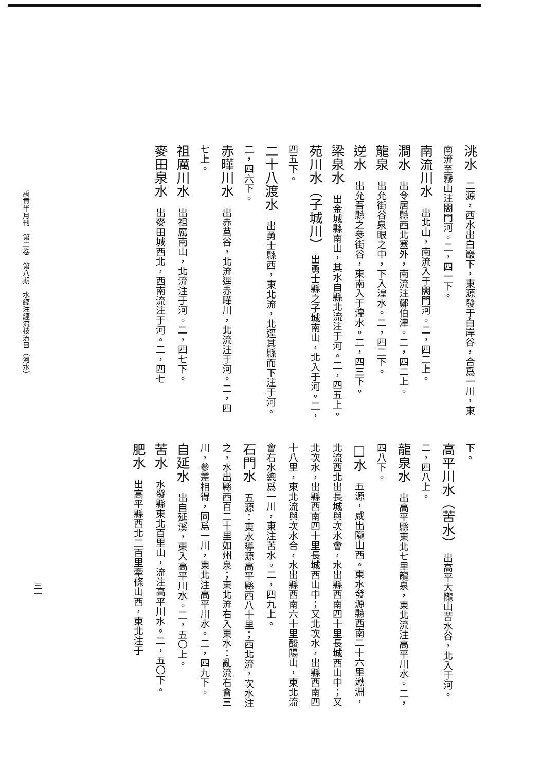洮水　二源，西水出白巖下，東源發于白岸谷，合爲一川，東南流至霧山注閤門河。二，四一下。
南流川水　出北山，南流入于閤門河。二，四二上。
澗水　出令居縣西北塞外，南流注鄭伯津。二，四二上。
龍泉　出允街谷泉眼之中，下入湟水。二，四二下。
逆水　出允吾縣之參街谷，東南入于湟水。二，四三下。
梁泉水　出金城縣南山，其水自縣北流注于河。二，四五上。
苑川水（子城川）　出勇士縣之子城南山，北入于河。二，四五下。
二十八渡水　出勇士縣西，東北流，北逕其縣而下注于河。二，四六下。
赤曄川水　出赤莒谷，北流逕赤曄川，北流注于河。二，四七上。
祖厲川水　出祖厲南山，北流注于河。二，四七下。
麥田泉水　出麥田城西北，西南流注于河。二，四七
下。
高平川水（苦水）　出高平大隴山苦水谷，北入于河。二，四八上。
龍泉水　出高平縣東北七里龍泉，東北流注高平川水。二，四八下。
□水　五源，咸出隴山西。東水發源縣西南二十六里湫淵，北流西北出長城與次水會，水出縣西南四十里長城西山中；又北次水，出縣西南四十里長城西山中；又北次水，出縣西南四十八里，東北流與次水合，水出縣西南六十里酸陽山，東北流會右水總爲一川，東注苦水。二，四九上。
石門水　五源：東水導源高平縣西八十里；西北流，次水注之，水出縣西百二十里如州泉；東北流右入東水：亂流右會三川，參差相得，同爲一川，東北注高平川水。二，四九下。
自延水　出自延溪，東入高平川水。二，五〇上。
苦水　水發縣東北百里山，流注高平川水。二，五〇下。
肥水　出高平縣西北二百里牽條山西，東北注于
禹貢半月刊　第二卷　第八期　水經注經流枝流目（河水）
三一